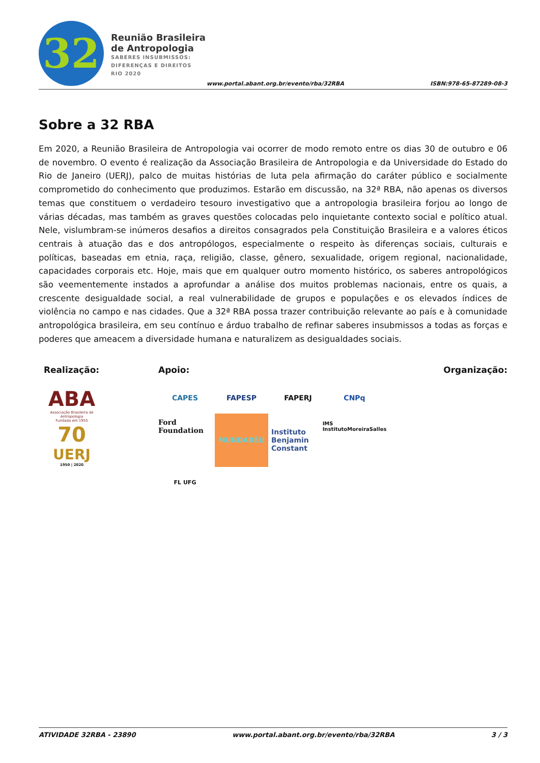32
Reunião Brasileira
de Antropologia
SABERES INSUBMISSOS:
DIFERENÇAS E DIREITOS
RIO 2020
www.portal.abant.org.br/evento/rba/32RBA
ISBN:978-65-87289-08-3
Sobre a 32 RBA
Em 2020, a Reunião Brasileira de Antropologia vai ocorrer de modo remoto entre os dias 30 de outubro e 06 de novembro. O evento é realização da Associação Brasileira de Antropologia e da Universidade do Estado do Rio de Janeiro (UERJ), palco de muitas histórias de luta pela afirmação do caráter público e socialmente comprometido do conhecimento que produzimos. Estarão em discussão, na 32ª RBA, não apenas os diversos temas que constituem o verdadeiro tesouro investigativo que a antropologia brasileira forjou ao longo de várias décadas, mas também as graves questões colocadas pelo inquietante contexto social e político atual. Nele, vislumbram-se inúmeros desafios a direitos consagrados pela Constituição Brasileira e a valores éticos centrais à atuação das e dos antropólogos, especialmente o respeito às diferenças sociais, culturais e políticas, baseadas em etnia, raça, religião, classe, gênero, sexualidade, origem regional, nacionalidade, capacidades corporais etc. Hoje, mais que em qualquer outro momento histórico, os saberes antropológicos são veementemente instados a aprofundar a análise dos muitos problemas nacionais, entre os quais, a crescente desigualdade social, a real vulnerabilidade de grupos e populações e os elevados índices de violência no campo e nas cidades. Que a 32ª RBA possa trazer contribuição relevante ao país e à comunidade antropológica brasileira, em seu contínuo e árduo trabalho de refinar saberes insubmissos a todas as forças e poderes que ameacem a diversidade humana e naturalizem as desigualdades sociais.
Realização:
ABA
Associação Brasileira de Antropologia
Fundada em 1955
70
UERJ
1950 | 2020
Apoio:
CAPES
FAPESP
FAPERJ
CNPq
Ford Foundation
MUNDARÉU
Instituto Benjamin Constant
IMS InstitutoMoreiraSalles
FL UFG
Organização:
ATIVIDADE 32RBA - 23890 www.portal.abant.org.br/evento/rba/32RBA 3 / 3